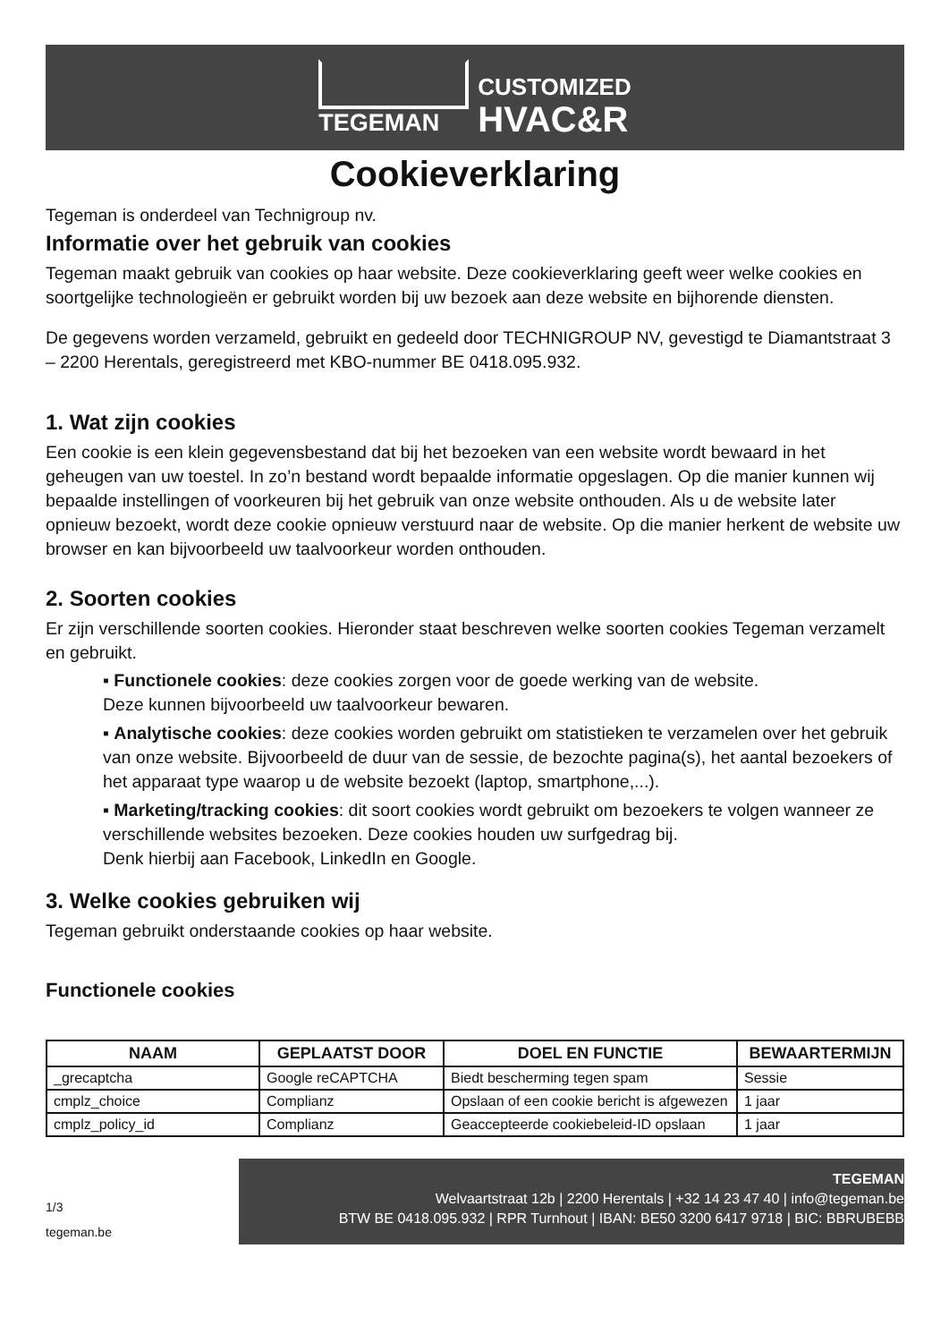TEGEMAN
CUSTOMIZED
HVAC&R
Cookieverklaring
Tegeman is onderdeel van Technigroup nv.
Informatie over het gebruik van cookies
Tegeman maakt gebruik van cookies op haar website. Deze cookieverklaring geeft weer welke cookies en soortgelijke technologieën er gebruikt worden bij uw bezoek aan deze website en bijhorende diensten.
De gegevens worden verzameld, gebruikt en gedeeld door TECHNIGROUP NV, gevestigd te Diamantstraat 3 – 2200 Herentals, geregistreerd met KBO-nummer BE 0418.095.932.
1. Wat zijn cookies
Een cookie is een klein gegevensbestand dat bij het bezoeken van een website wordt bewaard in het geheugen van uw toestel. In zo’n bestand wordt bepaalde informatie opgeslagen. Op die manier kunnen wij bepaalde instellingen of voorkeuren bij het gebruik van onze website onthouden. Als u de website later opnieuw bezoekt, wordt deze cookie opnieuw verstuurd naar de website. Op die manier herkent de website uw browser en kan bijvoorbeeld uw taalvoorkeur worden onthouden.
2. Soorten cookies
Er zijn verschillende soorten cookies. Hieronder staat beschreven welke soorten cookies Tegeman verzamelt en gebruikt.
▪ Functionele cookies: deze cookies zorgen voor de goede werking van de website.
Deze kunnen bijvoorbeeld uw taalvoorkeur bewaren.
▪ Analytische cookies: deze cookies worden gebruikt om statistieken te verzamelen over het gebruik van onze website. Bijvoorbeeld de duur van de sessie, de bezochte pagina(s), het aantal bezoekers of het apparaat type waarop u de website bezoekt (laptop, smartphone,...).
▪ Marketing/tracking cookies: dit soort cookies wordt gebruikt om bezoekers te volgen wanneer ze verschillende websites bezoeken. Deze cookies houden uw surfgedrag bij.
Denk hierbij aan Facebook, LinkedIn en Google.
3. Welke cookies gebruiken wij
Tegeman gebruikt onderstaande cookies op haar website.
Functionele cookies
| NAAM | GEPLAATST DOOR | DOEL EN FUNCTIE | BEWAARTERMIJN |
| --- | --- | --- | --- |
| _grecaptcha | Google reCAPTCHA | Biedt bescherming tegen spam | Sessie |
| cmplz_choice | Complianz | Opslaan of een cookie bericht is afgewezen | 1 jaar |
| cmplz_policy_id | Complianz | Geaccepteerde cookiebeleid-ID opslaan | 1 jaar |
1/3
tegeman.be
TEGEMAN
Welvaartstraat 12b | 2200 Herentals | +32 14 23 47 40 | info@tegeman.be
BTW BE 0418.095.932 | RPR Turnhout | IBAN: BE50 3200 6417 9718 | BIC: BBRUBEBB